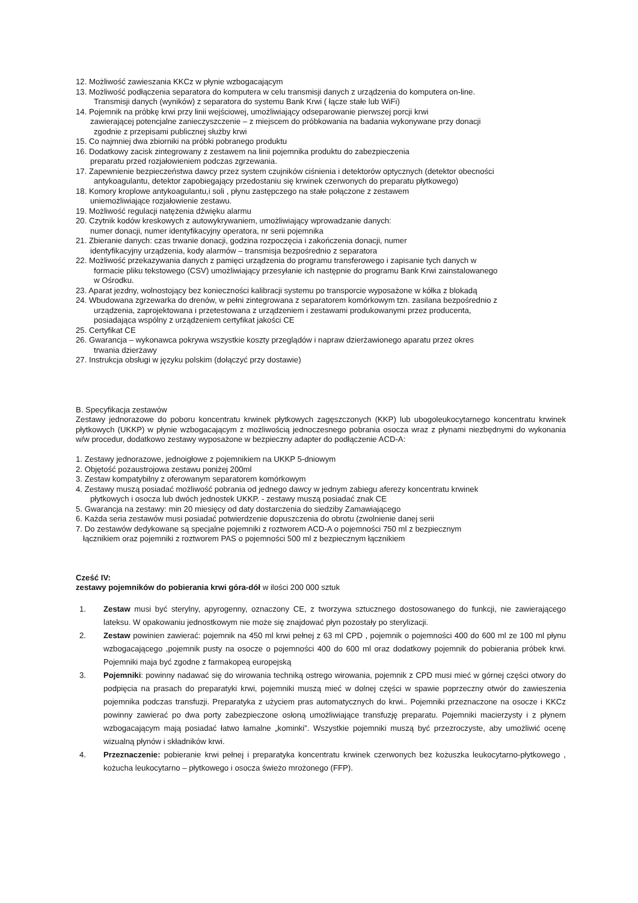12. Możliwość zawieszania KKCz w płynie wzbogacającym
13. Możliwość podłączenia separatora do komputera w celu transmisji danych z urządzenia do komputera on-line.
Transmisji danych (wyników) z separatora do systemu Bank Krwi ( łącze stałe lub WiFi)
14. Pojemnik na próbkę krwi przy linii wejściowej, umożliwiający odseparowanie pierwszej porcji krwi
zawierającej potencjalne zanieczyszczenie – z miejscem do próbkowania na badania wykonywane przy donacji
zgodnie z przepisami publicznej służby krwi
15. Co najmniej dwa zbiorniki na próbki pobranego produktu
16. Dodatkowy zacisk zintegrowany z zestawem na linii pojemnika produktu do zabezpieczenia
preparatu przed rozjałowieniem podczas zgrzewania.
17. Zapewnienie bezpieczeństwa dawcy przez system czujników ciśnienia i detektorów optycznych (detektor obecności
antykoagulantu, detektor zapobiegający przedostaniu się krwinek czerwonych do preparatu płytkowego)
18. Komory kroplowe antykoagulantu,i soli , płynu zastępczego na stałe połączone z zestawem
uniemożliwiające rozjałowienie zestawu.
19. Możliwość regulacji natężenia dźwięku alarmu
20. Czytnik kodów kreskowych z autowykrywaniem, umożliwiający wprowadzanie danych:
numer donacji, numer identyfikacyjny operatora, nr serii pojemnika
21. Zbieranie danych: czas trwanie donacji, godzina rozpoczęcia i zakończenia donacji, numer
identyfikacyjny urządzenia, kody alarmów – transmisja bezpośrednio z separatora
22. Możliwość przekazywania danych z pamięci urządzenia do programu transferowego i zapisanie tych danych w
formacie pliku tekstowego (CSV) umożliwiający przesyłanie ich następnie do programu Bank Krwi zainstalowanego
w Ośrodku.
23. Aparat jezdny, wolnostojący bez konieczności kalibracji systemu po transporcie wyposażone w kółka z blokadą
24. Wbudowana zgrzewarka do drenów, w pełni zintegrowana z separatorem komórkowym tzn. zasilana bezpośrednio z
urządzenia, zaprojektowana i przetestowana z urządzeniem i zestawami produkowanymi przez producenta,
posiadająca wspólny z urządzeniem certyfikat jakości CE
25. Certyfikat CE
26. Gwarancja – wykonawca pokrywa wszystkie koszty przeglądów i napraw dzierżawionego aparatu przez okres
trwania dzierżawy
27. Instrukcja obsługi w języku polskim (dołączyć przy dostawie)
B. Specyfikacja zestawów
Zestawy jednorazowe do poboru koncentratu krwinek płytkowych zagęszczonych (KKP) lub ubogoleukocytarnego koncentratu krwinek płytkowych (UKKP) w płynie wzbogacającym z możliwością jednoczesnego pobrania osocza wraz z płynami niezbędnymi do wykonania w/w procedur, dodatkowo zestawy wyposażone w bezpieczny adapter do podłączenie ACD-A:
1. Zestawy jednorazowe, jednoigłowe z pojemnikiem na UKKP 5-dniowym
2. Objętość pozaustrojowa zestawu poniżej 200ml
3. Zestaw kompatybilny z oferowanym separatorem komórkowym
4. Zestawy muszą posiadać możliwość pobrania od jednego dawcy w jednym zabiegu aferezy koncentratu krwinek
płytkowych i osocza lub dwóch jednostek UKKP. - zestawy muszą posiadać znak CE
5. Gwarancja na zestawy: min 20 miesięcy od daty dostarczenia do siedziby Zamawiającego
6. Każda seria zestawów musi posiadać potwierdzenie dopuszczenia do obrotu (zwolnienie danej serii
7. Do zestawów dedykowane są specjalne pojemniki z roztworem ACD-A o pojemności 750 ml z bezpiecznym
łącznikiem oraz pojemniki z roztworem PAS o pojemności 500 ml z bezpiecznym łącznikiem
Cześć IV:
zestawy pojemników do pobierania krwi góra-dół w ilości 200 000 sztuk
1. Zestaw musi być sterylny, apyrogenny, oznaczony CE, z tworzywa sztucznego dostosowanego do funkcji, nie zawierającego lateksu. W opakowaniu jednostkowym nie może się znajdować płyn pozostały po sterylizacji.
2. Zestaw powinien zawierać: pojemnik na 450 ml krwi pełnej z 63 ml CPD , pojemnik o pojemności 400 do 600 ml ze 100 ml płynu wzbogacającego ,pojemnik pusty na osocze o pojemności 400 do 600 ml oraz dodatkowy pojemnik do pobierania próbek krwi. Pojemniki maja być zgodne z farmakopeą europejską
3. Pojemniki: powinny nadawać się do wirowania techniką ostrego wirowania, pojemnik z CPD musi mieć w górnej części otwory do podpięcia na prasach do preparatyki krwi, pojemniki muszą mieć w dolnej części w spawie poprzeczny otwór do zawieszenia pojemnika podczas transfuzji. Preparatyka z użyciem pras automatycznych do krwi.. Pojemniki przeznaczone na osocze i KKCz powinny zawierać po dwa porty zabezpieczone osłoną umożliwiające transfuzję preparatu. Pojemniki macierzysty i z płynem wzbogacającym mają posiadać łatwo łamalne „kominki”. Wszystkie pojemniki muszą być przezroczyste, aby umożliwić ocenę wizualną płynów i składników krwi.
4. Przeznaczenie: pobieranie krwi pełnej i preparatyka koncentratu krwinek czerwonych bez kożuszka leukocytarno-płytkowego , kożucha leukocytarno – płytkowego i osocza świeżo mrożonego (FFP).